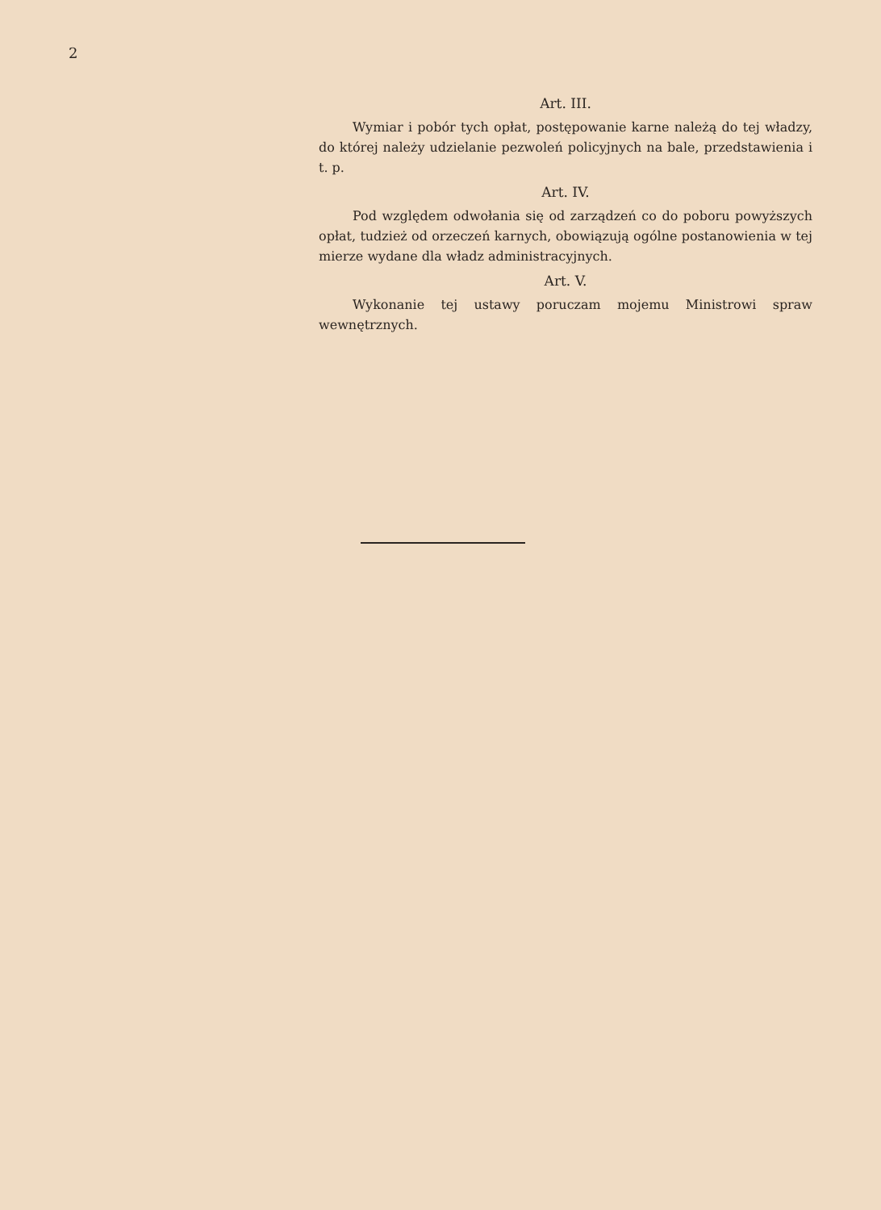2
Art. III.
Wymiar i pobór tych opłat, postępowanie karne należą do tej władzy, do której należy udzielanie pezwoleń policyjnych na bale, przedstawienia i t. p.
Art. IV.
Pod względem odwołania się od zarządzeń co do poboru powyższych opłat, tudzież od orzeczeń karnych, obowiązują ogólne postanowienia w tej mierze wydane dla władz administracyjnych.
Art. V.
Wykonanie tej ustawy poruczam mojemu Ministrowi spraw wewnętrznych.